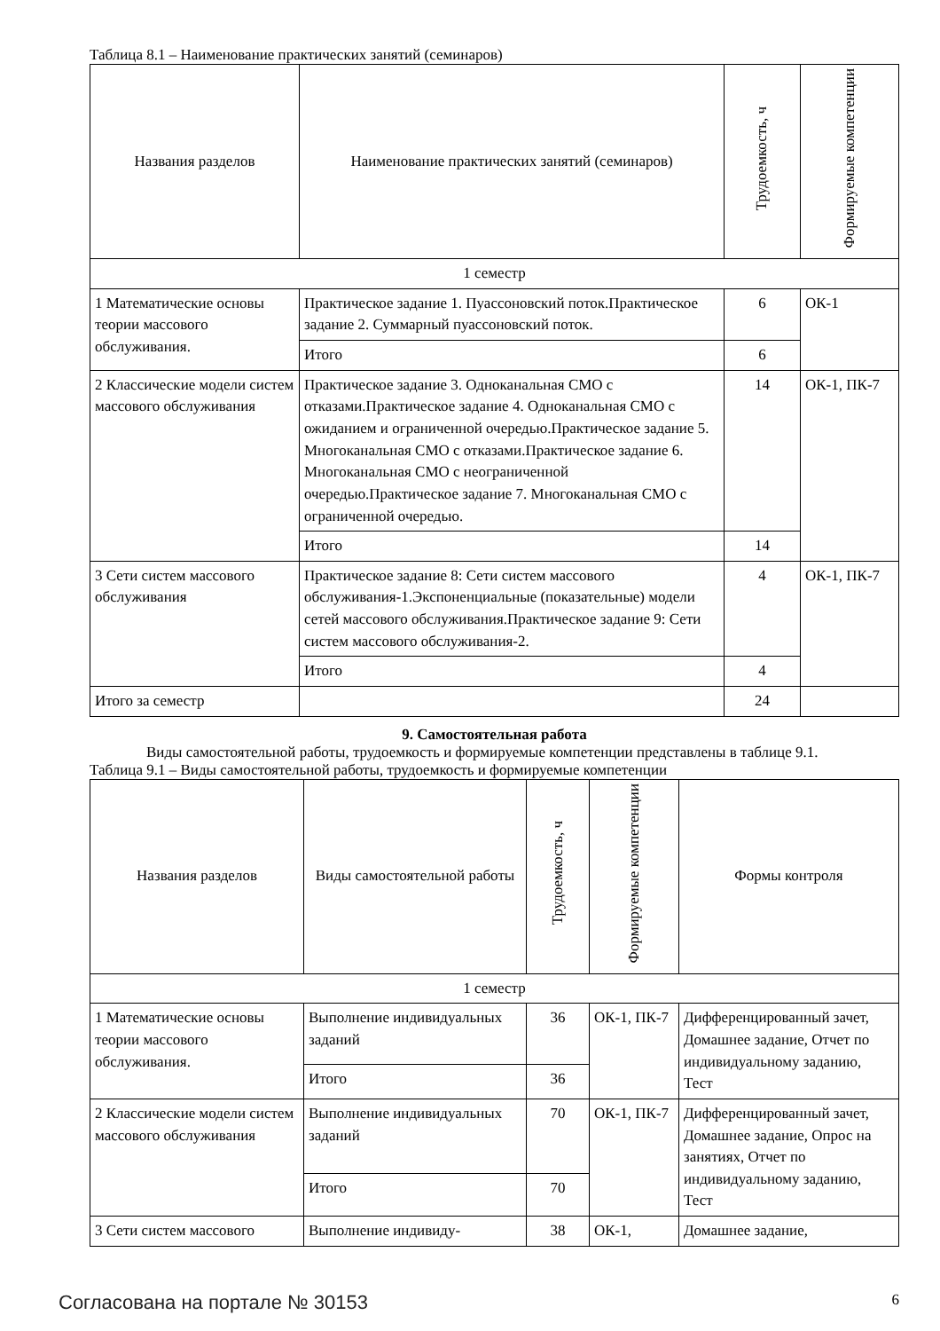Таблица 8.1 – Наименование практических занятий (семинаров)
| Названия разделов | Наименование практических занятий (семинаров) | Трудоемкость, ч | Формируемые компетенции |
| --- | --- | --- | --- |
| 1 семестр | | | |
| 1 Математические основы теории массового обслуживания. | Практическое задание 1. Пуассоновский поток.Практическое задание 2. Суммарный пуассоновский поток. | 6 | ОК-1 |
| | Итого | 6 | |
| 2 Классические модели систем массового обслуживания | Практическое задание 3. Одноканальная СМО с отказами.Практическое задание 4. Одноканальная СМО с ожиданием и ограниченной очередью.Практическое задание 5. Многоканальная СМО с отказами.Практическое задание 6. Многоканальная СМО с неограниченной очередью.Практическое задание 7. Многоканальная СМО с ограниченной очередью. | 14 | ОК-1, ПК-7 |
| | Итого | 14 | |
| 3 Сети систем массового обслуживания | Практическое задание 8: Сети систем массового обслуживания-1.Экспоненциальные (показательные) модели сетей массового обслуживания.Практическое задание 9: Сети систем массового обслуживания-2. | 4 | ОК-1, ПК-7 |
| | Итого | 4 | |
| Итого за семестр | | 24 | |
9. Самостоятельная работа
Виды самостоятельной работы, трудоемкость и формируемые компетенции представлены в таблице 9.1.
Таблица 9.1 – Виды самостоятельной работы, трудоемкость и формируемые компетенции
| Названия разделов | Виды самостоятельной работы | Трудоемкость, ч | Формируемые компетенции | Формы контроля |
| --- | --- | --- | --- | --- |
| 1 семестр | | | | |
| 1 Математические основы теории массового обслуживания. | Выполнение индивидуальных заданий | 36 | ОК-1, ПК-7 | Дифференцированный зачет, Домашнее задание, Отчет по индивидуальному заданию, Тест |
| | Итого | 36 | | |
| 2 Классические модели систем массового обслуживания | Выполнение индивидуальных заданий | 70 | ОК-1, ПК-7 | Дифференцированный зачет, Домашнее задание, Опрос на занятиях, Отчет по индивидуальному заданию, Тест |
| | Итого | 70 | | |
| 3 Сети систем массового | Выполнение индивиду- | 38 | ОК-1, | Домашнее задание, |
Согласована на портале № 30153 6